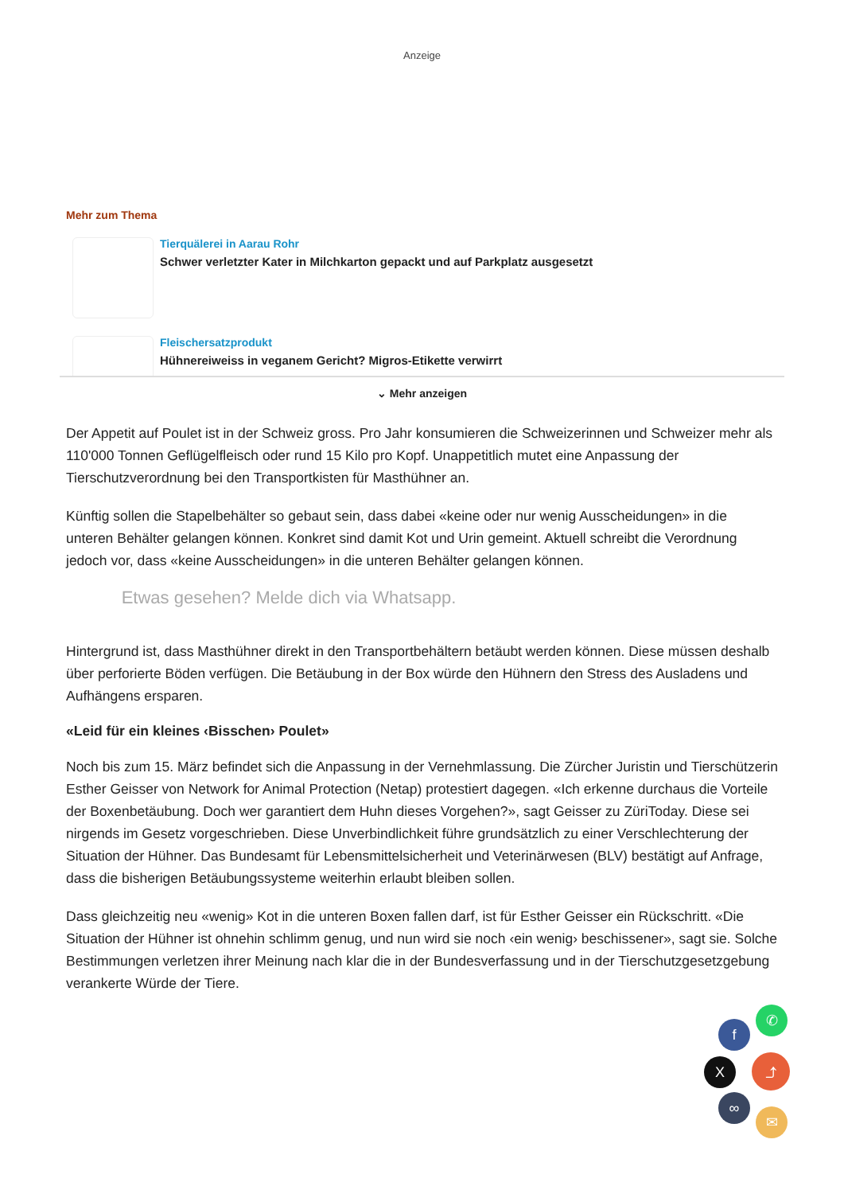Anzeige
Mehr zum Thema
Tierquälerei in Aarau Rohr
Schwer verletzter Kater in Milchkarton gepackt und auf Parkplatz ausgesetzt
Fleischersatzprodukt
Hühnereiweiss in veganem Gericht? Migros-Etikette verwirrt
⌄ Mehr anzeigen
Der Appetit auf Poulet ist in der Schweiz gross. Pro Jahr konsumieren die Schweizerinnen und Schweizer mehr als 110'000 Tonnen Geflügelfleisch oder rund 15 Kilo pro Kopf. Unappetitlich mutet eine Anpassung der Tierschutzverordnung bei den Transportkisten für Masthühner an.
Künftig sollen die Stapelbehälter so gebaut sein, dass dabei «keine oder nur wenig Ausscheidungen» in die unteren Behälter gelangen können. Konkret sind damit Kot und Urin gemeint. Aktuell schreibt die Verordnung jedoch vor, dass «keine Ausscheidungen» in die unteren Behälter gelangen können.
Etwas gesehen? Melde dich via Whatsapp.
Hintergrund ist, dass Masthühner direkt in den Transportbehältern betäubt werden können. Diese müssen deshalb über perforierte Böden verfügen. Die Betäubung in der Box würde den Hühnern den Stress des Ausladens und Aufhängens ersparen.
«Leid für ein kleines ‹Bisschen› Poulet»
Noch bis zum 15. März befindet sich die Anpassung in der Vernehmlassung. Die Zürcher Juristin und Tierschützerin Esther Geisser von Network for Animal Protection (Netap) protestiert dagegen. «Ich erkenne durchaus die Vorteile der Boxenbetäubung. Doch wer garantiert dem Huhn dieses Vorgehen?», sagt Geisser zu ZüriToday. Diese sei nirgends im Gesetz vorgeschrieben. Diese Unverbindlichkeit führe grundsätzlich zu einer Verschlechterung der Situation der Hühner. Das Bundesamt für Lebensmittelsicherheit und Veterinärwesen (BLV) bestätigt auf Anfrage, dass die bisherigen Betäubungssysteme weiterhin erlaubt bleiben sollen.
Dass gleichzeitig neu «wenig» Kot in die unteren Boxen fallen darf, ist für Esther Geisser ein Rückschritt. «Die Situation der Hühner ist ohnehin schlimm genug, und nun wird sie noch ‹ein wenig› beschissener», sagt sie. Solche Bestimmungen verletzen ihrer Meinung nach klar die in der Bundesverfassung und in der Tierschutzgesetzgebung verankerte Würde der Tiere.
✆
f
⤴
X
∞
✉